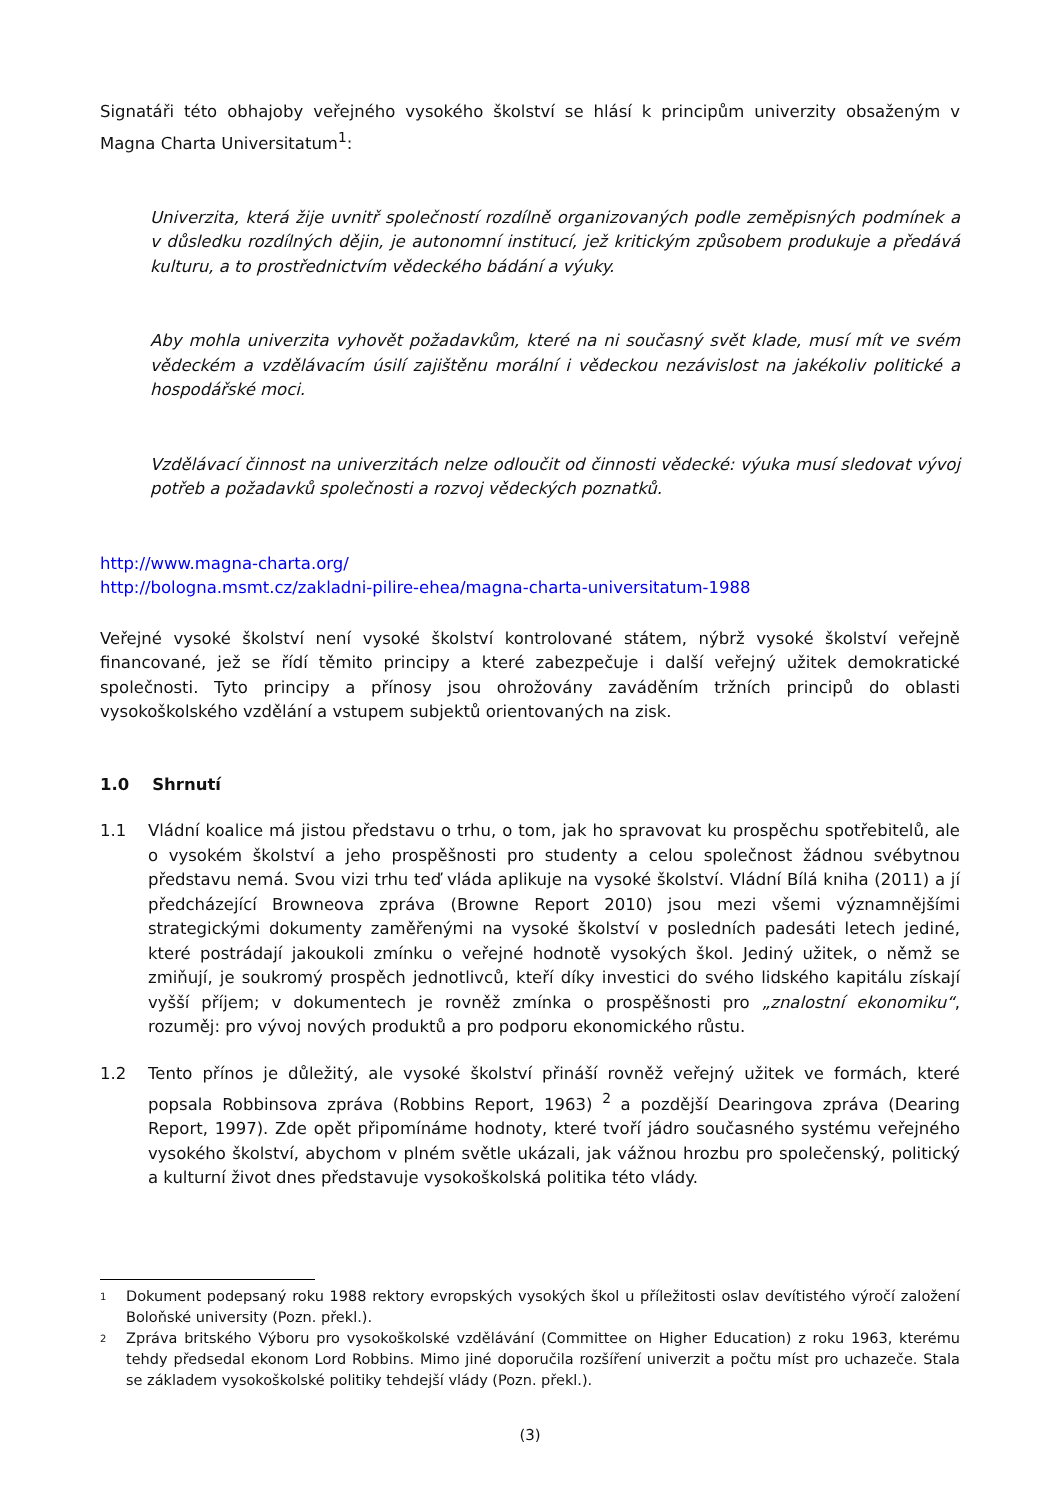Signatáři této obhajoby veřejného vysokého školství se hlásí k principům univerzity obsaženým v Magna Charta Universitatum<sup>1</sup>:
Univerzita, která žije uvnitř společností rozdílně organizovaných podle zeměpisných podmínek a v důsledku rozdílných dějin, je autonomní institucí, jež kritickým způsobem produkuje a předává kulturu, a to prostřednictvím vědeckého bádání a výuky.
Aby mohla univerzita vyhovět požadavkům, které na ni současný svět klade, musí mít ve svém vědeckém a vzdělávacím úsilí zajištěnu morální i vědeckou nezávislost na jakékoliv politické a hospodářské moci.
Vzdělávací činnost na univerzitách nelze odloučit od činnosti vědecké: výuka musí sledovat vývoj potřeb a požadavků společnosti a rozvoj vědeckých poznatků.
http://www.magna-charta.org/
http://bologna.msmt.cz/zakladni-pilire-ehea/magna-charta-universitatum-1988
Veřejné vysoké školství není vysoké školství kontrolované státem, nýbrž vysoké školství veřejně financované, jež se řídí těmito principy a které zabezpečuje i další veřejný užitek demokratické společnosti. Tyto principy a přínosy jsou ohrožovány zaváděním tržních principů do oblasti vysokoškolského vzdělání a vstupem subjektů orientovaných na zisk.
1.0 Shrnutí
1.1 Vládní koalice má jistou představu o trhu, o tom, jak ho spravovat ku prospěchu spotřebitelů, ale o vysokém školství a jeho prospěšnosti pro studenty a celou společnost žádnou svébytnou představu nemá. Svou vizi trhu teď vláda aplikuje na vysoké školství. Vládní Bílá kniha (2011) a jí předcházející Browneova zpráva (Browne Report 2010) jsou mezi všemi významnějšími strategickými dokumenty zaměřenými na vysoké školství v posledních padesáti letech jediné, které postrádají jakoukoli zmínku o veřejné hodnotě vysokých škol. Jediný užitek, o němž se zmiňují, je soukromý prospěch jednotlivců, kteří díky investici do svého lidského kapitálu získají vyšší příjem; v dokumentech je rovněž zmínka o prospěšnosti pro „znalostní ekonomiku“, rozuměj: pro vývoj nových produktů a pro podporu ekonomického růstu.
1.2 Tento přínos je důležitý, ale vysoké školství přináší rovněž veřejný užitek ve formách, které popsala Robbinsova zpráva (Robbins Report, 1963) <sup>2</sup> a pozdější Dearingova zpráva (Dearing Report, 1997). Zde opět připomínáme hodnoty, které tvoří jádro současného systému veřejného vysokého školství, abychom v plném světle ukázali, jak vážnou hrozbu pro společenský, politický a kulturní život dnes představuje vysokoškolská politika této vlády.
1
Dokument podepsaný roku 1988 rektory evropských vysokých škol u příležitosti oslav devítistého výročí založení Boloňské university (Pozn. překl.).
2
Zpráva britského Výboru pro vysokoškolské vzdělávání (Committee on Higher Education) z roku 1963, kterému tehdy předsedal ekonom Lord Robbins. Mimo jiné doporučila rozšíření univerzit a počtu míst pro uchazeče. Stala se základem vysokoškolské politiky tehdejší vlády (Pozn. překl.).
(3)